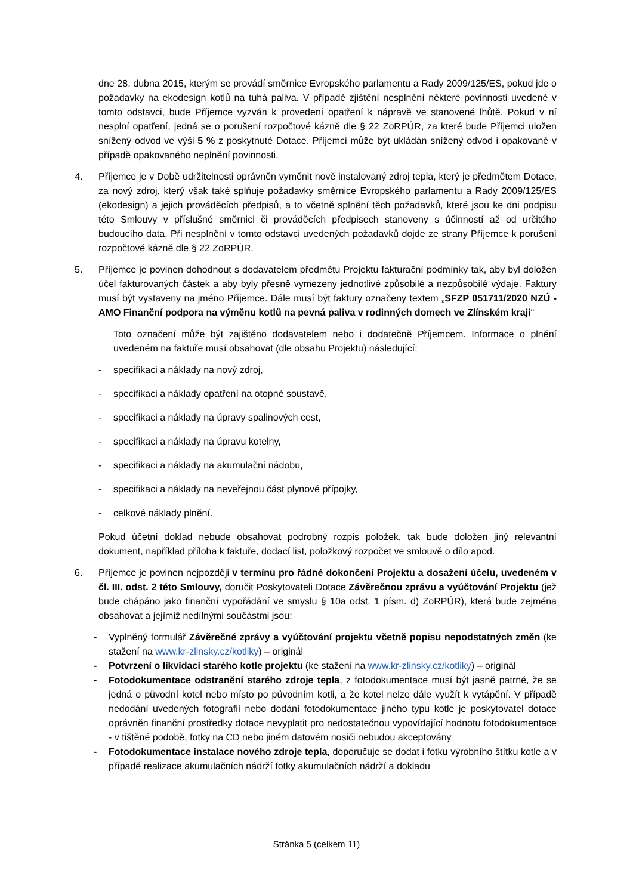dne 28. dubna 2015, kterým se provádí směrnice Evropského parlamentu a Rady 2009/125/ES, pokud jde o požadavky na ekodesign kotlů na tuhá paliva. V případě zjištění nesplnění některé povinnosti uvedené v tomto odstavci, bude Příjemce vyzván k provedení opatření k nápravě ve stanovené lhůtě. Pokud v ní nesplní opatření, jedná se o porušení rozpočtové kázně dle § 22 ZoRPÚR, za které bude Příjemci uložen snížený odvod ve výši 5 % z poskytnuté Dotace. Příjemci může být ukládán snížený odvod i opakovaně v případě opakovaného neplnění povinnosti.
4. Příjemce je v Době udržitelnosti oprávněn vyměnit nově instalovaný zdroj tepla, který je předmětem Dotace, za nový zdroj, který však také splňuje požadavky směrnice Evropského parlamentu a Rady 2009/125/ES (ekodesign) a jejich prováděcích předpisů, a to včetně splnění těch požadavků, které jsou ke dni podpisu této Smlouvy v příslušné směrnici či prováděcích předpisech stanoveny s účinností až od určitého budoucího data. Při nesplnění v tomto odstavci uvedených požadavků dojde ze strany Příjemce k porušení rozpočtové kázně dle § 22 ZoRPÚR.
5. Příjemce je povinen dohodnout s dodavatelem předmětu Projektu fakturační podmínky tak, aby byl doložen účel fakturovaných částek a aby byly přesně vymezeny jednotlivé způsobilé a nezpůsobilé výdaje. Faktury musí být vystaveny na jméno Příjemce. Dále musí být faktury označeny textem „SFZP 051711/2020 NZÚ - AMO Finanční podpora na výměnu kotlů na pevná paliva v rodinných domech ve Zlínském kraji“
Toto označení může být zajištěno dodavatelem nebo i dodatečně Příjemcem. Informace o plnění uvedeném na faktuře musí obsahovat (dle obsahu Projektu) následující:
- specifikaci a náklady na nový zdroj,
- specifikaci a náklady opatření na otopné soustavě,
- specifikaci a náklady na úpravy spalinových cest,
- specifikaci a náklady na úpravu kotelny,
- specifikaci a náklady na akumulační nádobu,
- specifikaci a náklady na neveřejnou část plynové přípojky,
- celkové náklady plnění.
Pokud účetní doklad nebude obsahovat podrobný rozpis položek, tak bude doložen jiný relevantní dokument, například příloha k faktuře, dodací list, položkový rozpočet ve smlouvě o dílo apod.
6. Příjemce je povinen nejpozději v termínu pro řádné dokončení Projektu a dosažení účelu, uvedeném v čl. III. odst. 2 této Smlouvy, doručit Poskytovateli Dotace Závěrečnou zprávu a vyúčtování Projektu (jež bude chápáno jako finanční vypořádání ve smyslu § 10a odst. 1 písm. d) ZoRPÚR), která bude zejména obsahovat a jejímiž nedílnými součástmi jsou:
- Vyplněný formulář Závěrečné zprávy a vyúčtování projektu včetně popisu nepodstatných změn (ke stažení na www.kr-zlinsky.cz/kotliky) – originál
- Potvrzení o likvidaci starého kotle projektu (ke stažení na www.kr-zlinsky.cz/kotliky) – originál
- Fotodokumentace odstranění starého zdroje tepla, z fotodokumentace musí být jasně patrné, že se jedná o původní kotel nebo místo po původním kotli, a že kotel nelze dále využít k vytápění. V případě nedodání uvedených fotografií nebo dodání fotodokumentace jiného typu kotle je poskytovatel dotace oprávněn finanční prostředky dotace nevyplatit pro nedostatečnou vypovídající hodnotu fotodokumentace - v tištěné podobě, fotky na CD nebo jiném datovém nosiči nebudou akceptovány
- Fotodokumentace instalace nového zdroje tepla, doporučuje se dodat i fotku výrobního štítku kotle a v případě realizace akumulačních nádrží fotky akumulačních nádrží a dokladu
Stránka 5 (celkem 11)